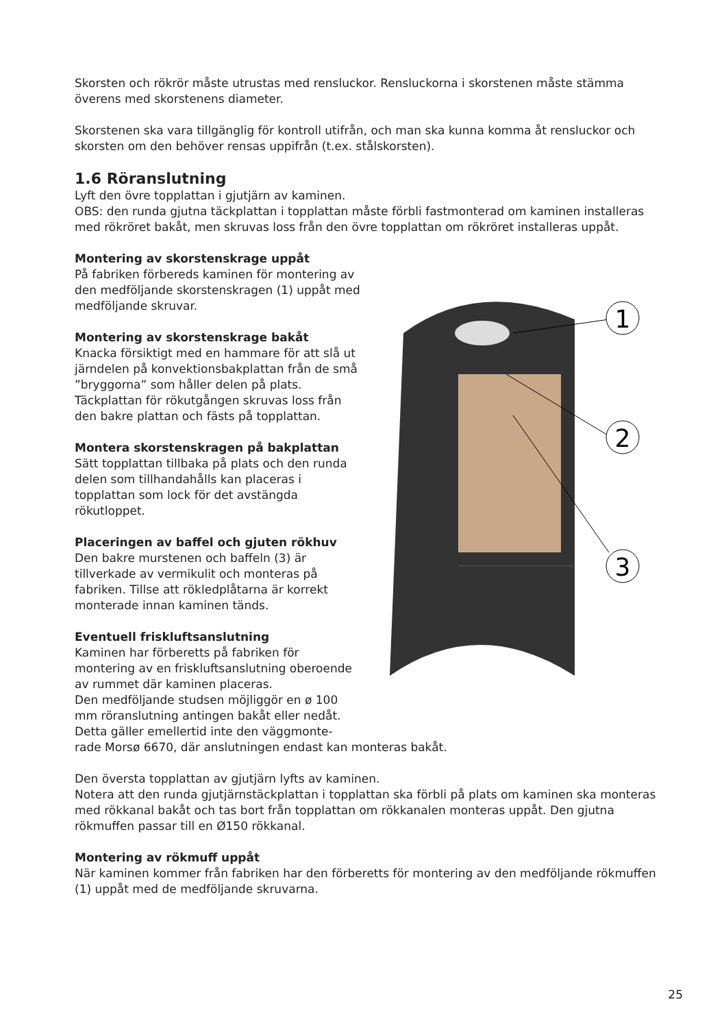Skorsten och rökrör måste utrustas med rensluckor. Rensluckorna i skorstenen måste stämma överens med skorstenens diameter.
Skorstenen ska vara tillgänglig för kontroll utifrån, och man ska kunna komma åt rensluckor och skorsten om den behöver rensas uppifrån (t.ex. stålskorsten).
1.6 Röranslutning
Lyft den övre topplattan i gjutjärn av kaminen.
OBS: den runda gjutna täckplattan i topplattan måste förbli fastmonterad om kaminen installeras med rökröret bakåt, men skruvas loss från den övre topplattan om rökröret installeras uppåt.
Montering av skorstenskrage uppåt
På fabriken förbereds kaminen för montering av den medföljande skorstenskragen (1) uppåt med medföljande skruvar.
Montering av skorstenskrage bakåt
Knacka försiktigt med en hammare för att slå ut järndelen på konvektionsbakplattan från de små ”bryggorna” som håller delen på plats. Täckplattan för rökutgången skruvas loss från den bakre plattan och fästs på topplattan.
Montera skorstenskragen på bakplattan
Sätt topplattan tillbaka på plats och den runda delen som tillhandahålls kan placeras i topplattan som lock för det avstängda rökutloppet.
Placeringen av baffel och gjuten rökhuv
Den bakre murstenen och baffeln (3) är tillverkade av vermikulit och monteras på fabriken. Tillse att rökledplåtarna är korrekt monterade innan kaminen tänds.
Eventuell friskluftsanslutning
Kaminen har förberetts på fabriken för montering av en friskluftsanslutning oberoende av rummet där kaminen placeras.
Den medföljande studsen möjliggör en ø 100 mm röranslutning antingen bakåt eller nedåt. Detta gäller emellertid inte den väggmonte-
1
2
3
rade Morsø 6670, där anslutningen endast kan monteras bakåt.
Den översta topplattan av gjutjärn lyfts av kaminen.
Notera att den runda gjutjärnstäckplattan i topplattan ska förbli på plats om kaminen ska monteras med rökkanal bakåt och tas bort från topplattan om rökkanalen monteras uppåt. Den gjutna rökmuffen passar till en Ø150 rökkanal.
Montering av rökmuff uppåt
När kaminen kommer från fabriken har den förberetts för montering av den medföljande rökmuffen (1) uppåt med de medföljande skruvarna.
25